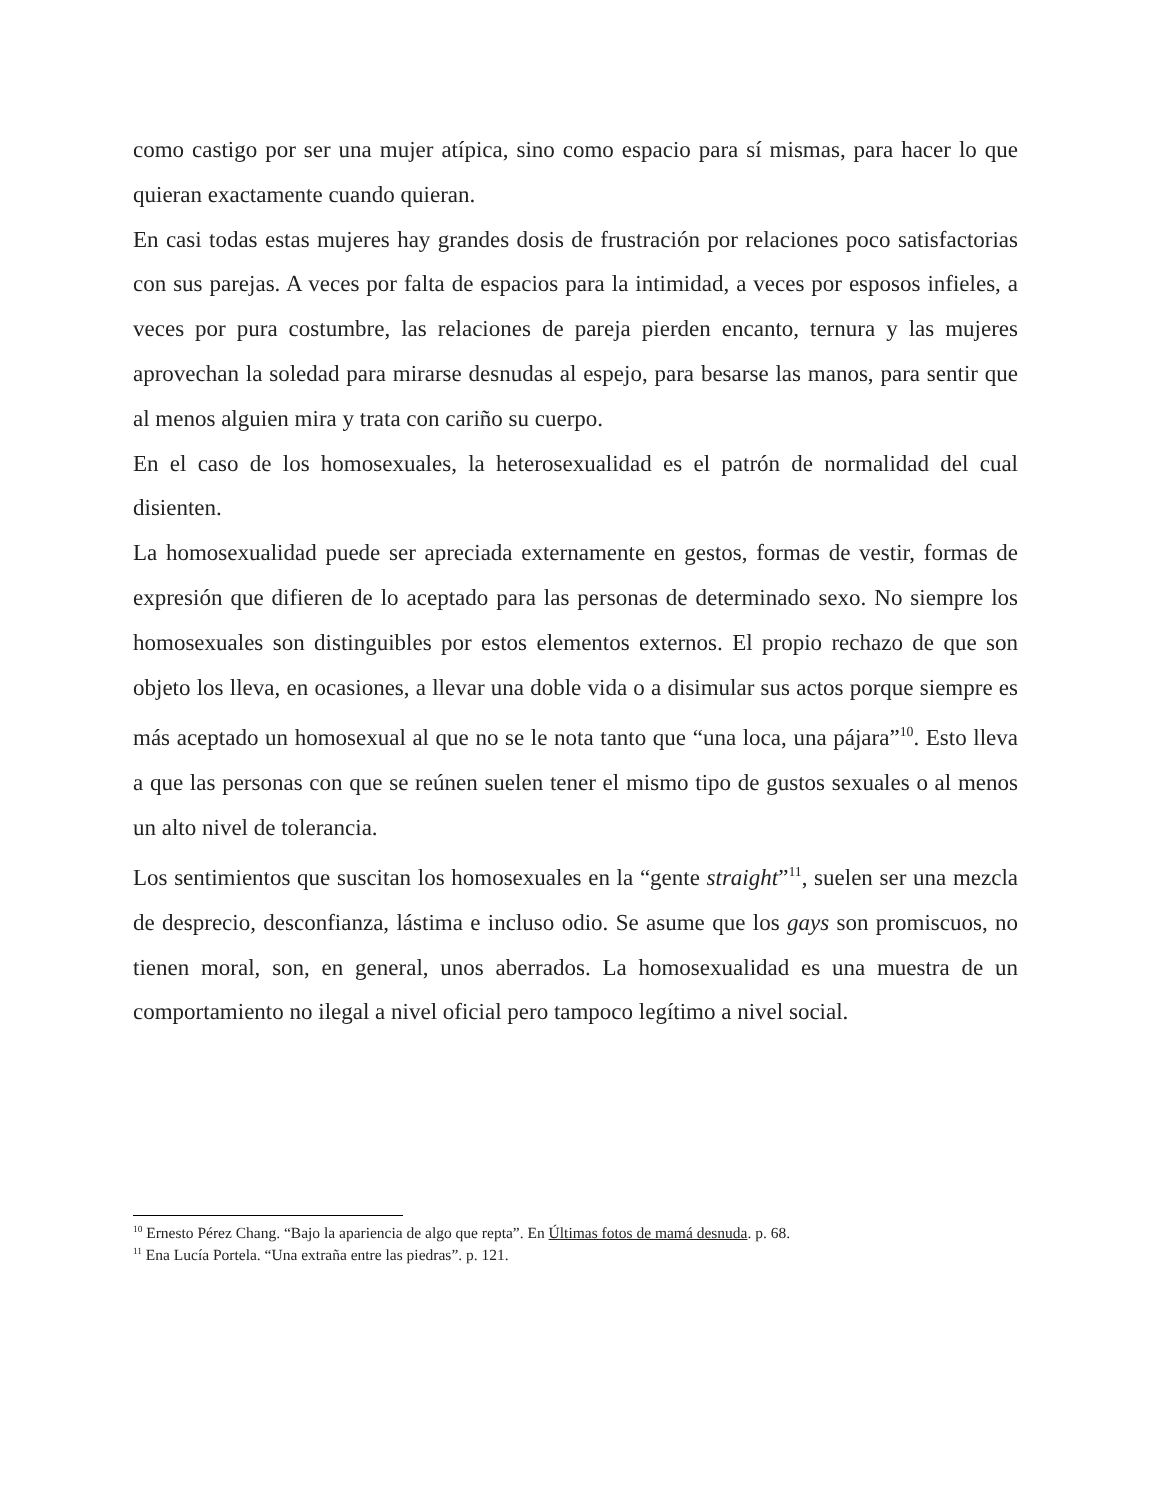como castigo por ser una mujer atípica, sino como espacio para sí mismas, para hacer lo que quieran exactamente cuando quieran.
En casi todas estas mujeres hay grandes dosis de frustración por relaciones poco satisfactorias con sus parejas. A veces por falta de espacios para la intimidad, a veces por esposos infieles, a veces por pura costumbre, las relaciones de pareja pierden encanto, ternura y las mujeres aprovechan la soledad para mirarse desnudas al espejo, para besarse las manos, para sentir que al menos alguien mira y trata con cariño su cuerpo.
En el caso de los homosexuales, la heterosexualidad es el patrón de normalidad del cual disienten.
La homosexualidad puede ser apreciada externamente en gestos, formas de vestir, formas de expresión que difieren de lo aceptado para las personas de determinado sexo. No siempre los homosexuales son distinguibles por estos elementos externos. El propio rechazo de que son objeto los lleva, en ocasiones, a llevar una doble vida o a disimular sus actos porque siempre es más aceptado un homosexual al que no se le nota tanto que “una loca, una pájara”<sup>10</sup>. Esto lleva a que las personas con que se reúnen suelen tener el mismo tipo de gustos sexuales o al menos un alto nivel de tolerancia.
Los sentimientos que suscitan los homosexuales en la “gente straight”<sup>11</sup>, suelen ser una mezcla de desprecio, desconfianza, lástima e incluso odio. Se asume que los gays son promiscuos, no tienen moral, son, en general, unos aberrados. La homosexualidad es una muestra de un comportamiento no ilegal a nivel oficial pero tampoco legítimo a nivel social.
<sup>10</sup> Ernesto Pérez Chang. “Bajo la apariencia de algo que repta”. En Últimas fotos de mamá desnuda. p. 68.
<sup>11</sup> Ena Lucía Portela. “Una extraña entre las piedras”. p. 121.